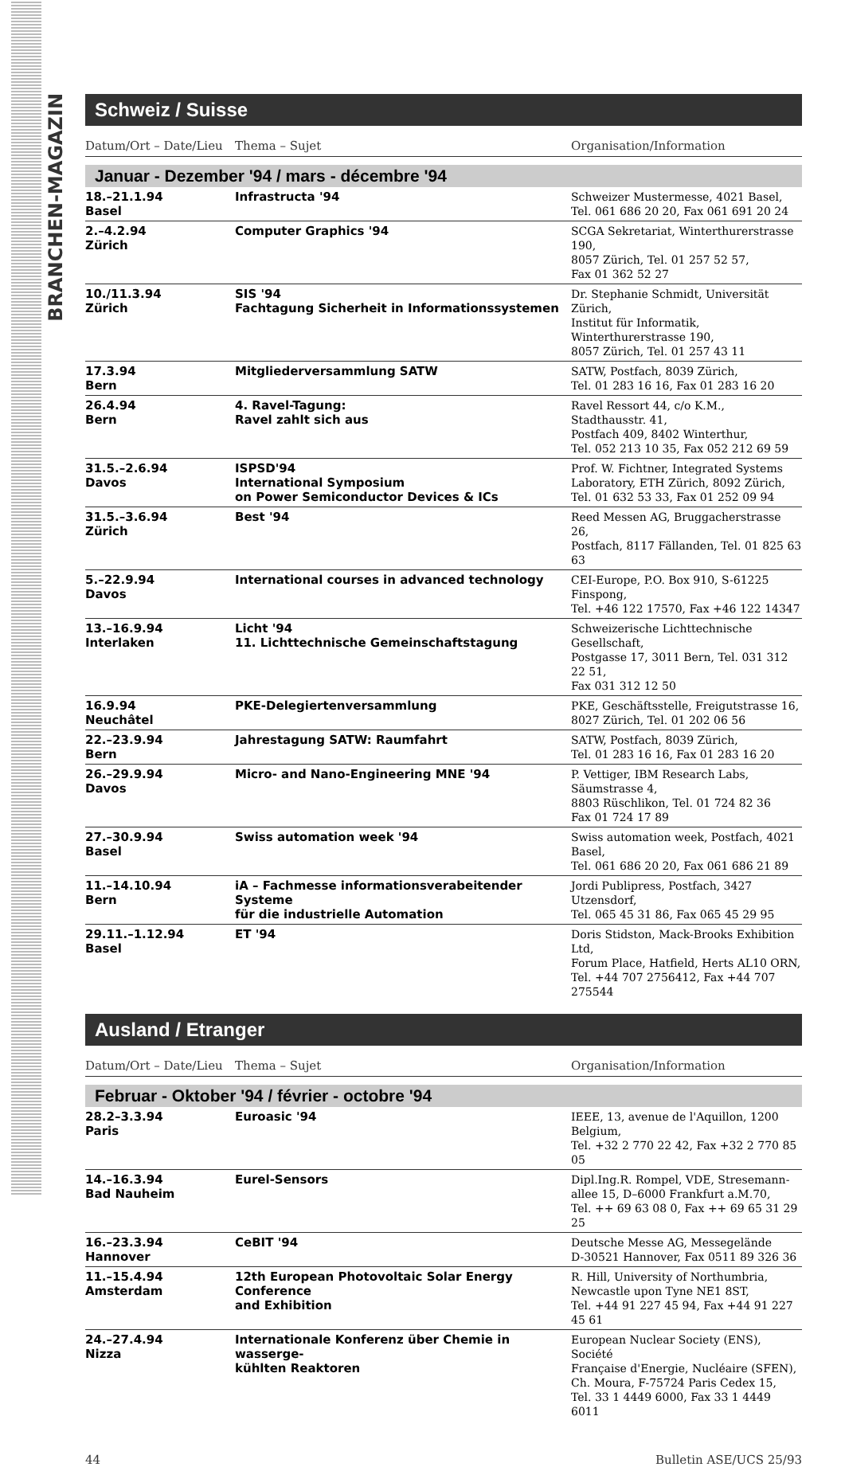BRANCHEN-MAGAZIN
Schweiz / Suisse
| Datum/Ort – Date/Lieu | Thema – Sujet | Organisation/Information |
| --- | --- | --- |
Januar - Dezember '94 / mars - décembre '94
| 18.–21.1.94 Basel | Infrastructa '94 | Schweizer Mustermesse, 4021 Basel, Tel. 061 686 20 20, Fax 061 691 20 24 |
| 2.–4.2.94 Zürich | Computer Graphics '94 | SCGA Sekretariat, Winterthurerstrasse 190, 8057 Zürich, Tel. 01 257 52 57, Fax 01 362 52 27 |
| 10./11.3.94 Zürich | SIS '94 Fachtagung Sicherheit in Informationssystemen | Dr. Stephanie Schmidt, Universität Zürich, Institut für Informatik, Winterthurerstrasse 190, 8057 Zürich, Tel. 01 257 43 11 |
| 17.3.94 Bern | Mitgliederversammlung SATW | SATW, Postfach, 8039 Zürich, Tel. 01 283 16 16, Fax 01 283 16 20 |
| 26.4.94 Bern | 4. Ravel-Tagung: Ravel zahlt sich aus | Ravel Ressort 44, c/o K.M., Stadthausstr. 41, Postfach 409, 8402 Winterthur, Tel. 052 213 10 35, Fax 052 212 69 59 |
| 31.5.–2.6.94 Davos | ISPSD'94 International Symposium on Power Semiconductor Devices & ICs | Prof. W. Fichtner, Integrated Systems Laboratory, ETH Zürich, 8092 Zürich, Tel. 01 632 53 33, Fax 01 252 09 94 |
| 31.5.–3.6.94 Zürich | Best '94 | Reed Messen AG, Bruggacherstrasse 26, Postfach, 8117 Fällanden, Tel. 01 825 63 63 |
| 5.–22.9.94 Davos | International courses in advanced technology | CEI-Europe, P.O. Box 910, S-61225 Finspong, Tel. +46 122 17570, Fax +46 122 14347 |
| 13.–16.9.94 Interlaken | Licht '94 11. Lichttechnische Gemeinschaftstagung | Schweizerische Lichttechnische Gesellschaft, Postgasse 17, 3011 Bern, Tel. 031 312 22 51, Fax 031 312 12 50 |
| 16.9.94 Neuchâtel | PKE-Delegiertenversammlung | PKE, Geschäftsstelle, Freigutstrasse 16, 8027 Zürich, Tel. 01 202 06 56 |
| 22.–23.9.94 Bern | Jahrestagung SATW: Raumfahrt | SATW, Postfach, 8039 Zürich, Tel. 01 283 16 16, Fax 01 283 16 20 |
| 26.–29.9.94 Davos | Micro- and Nano-Engineering MNE '94 | P. Vettiger, IBM Research Labs, Säumstrasse 4, 8803 Rüschlikon, Tel. 01 724 82 36 Fax 01 724 17 89 |
| 27.–30.9.94 Basel | Swiss automation week '94 | Swiss automation week, Postfach, 4021 Basel, Tel. 061 686 20 20, Fax 061 686 21 89 |
| 11.–14.10.94 Bern | iA – Fachmesse informationsverabeitender Systeme für die industrielle Automation | Jordi Publipress, Postfach, 3427 Utzensdorf, Tel. 065 45 31 86, Fax 065 45 29 95 |
| 29.11.–1.12.94 Basel | ET '94 | Doris Stidston, Mack-Brooks Exhibition Ltd, Forum Place, Hatfield, Herts AL10 ORN, Tel. +44 707 2756412, Fax +44 707 275544 |
Ausland / Etranger
| Datum/Ort – Date/Lieu | Thema – Sujet | Organisation/Information |
| --- | --- | --- |
Februar - Oktober '94 / février - octobre '94
| 28.2–3.3.94 Paris | Euroasic '94 | IEEE, 13, avenue de l'Aquillon, 1200 Belgium, Tel. +32 2 770 22 42, Fax +32 2 770 85 05 |
| 14.–16.3.94 Bad Nauheim | Eurel-Sensors | Dipl.Ing.R. Rompel, VDE, Stresemann- allee 15, D–6000 Frankfurt a.M.70, Tel. ++ 69 63 08 0, Fax ++ 69 65 31 29 25 |
| 16.–23.3.94 Hannover | CeBIT '94 | Deutsche Messe AG, Messegelände D-30521 Hannover, Fax 0511 89 326 36 |
| 11.–15.4.94 Amsterdam | 12th European Photovoltaic Solar Energy Conference and Exhibition | R. Hill, University of Northumbria, Newcastle upon Tyne NE1 8ST, Tel. +44 91 227 45 94, Fax +44 91 227 45 61 |
| 24.–27.4.94 Nizza | Internationale Konferenz über Chemie in wasserge- kühlten Reaktoren | European Nuclear Society (ENS), Société Française d'Energie, Nucléaire (SFEN), Ch. Moura, F-75724 Paris Cedex 15, Tel. 33 1 4449 6000, Fax 33 1 4449 6011 |
44 Bulletin ASE/UCS 25/93